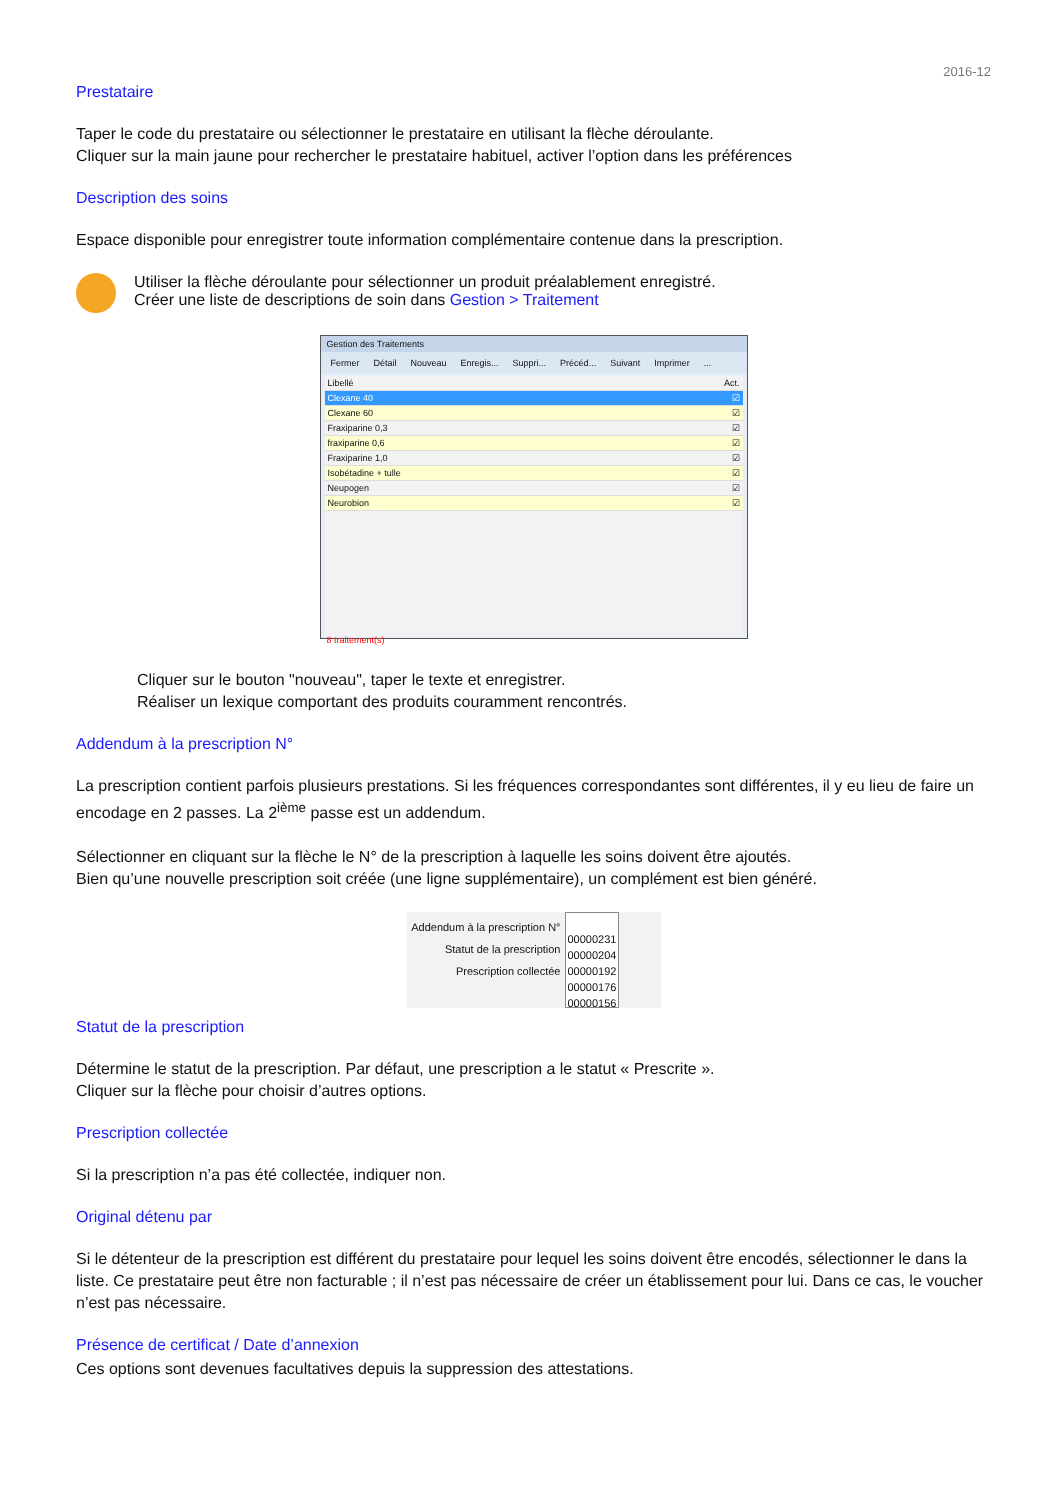2016-12
Prestataire
Taper le code du prestataire ou sélectionner le prestataire en utilisant la flèche déroulante.
Cliquer sur la main jaune pour rechercher le prestataire habituel, activer l’option dans les préférences
Description des soins
Espace disponible pour enregistrer toute information complémentaire contenue dans la prescription.
Utiliser la flèche déroulante pour sélectionner un produit préalablement enregistré.
Créer une liste de descriptions de soin dans Gestion > Traitement
Gestion des Traitements
Fermer Détail Nouveau Enregis... Suppri... Précéd... Suivant Imprimer ...
Libellé Act.
Clexane 40 ☑
Clexane 60 ☑
Fraxiparine 0,3 ☑
fraxiparine 0,6 ☑
Fraxiparine 1,0 ☑
Isobétadine + tulle ☑
Neupogen ☑
Neurobion ☑
8 traitement(s)
Cliquer sur le bouton "nouveau", taper le texte et enregistrer.
Réaliser un lexique comportant des produits couramment rencontrés.
Addendum à la prescription N°
La prescription contient parfois plusieurs prestations. Si les fréquences correspondantes sont différentes, il y eu lieu de faire un encodage en 2 passes. La 2<sup>ième</sup> passe est un addendum.
Sélectionner en cliquant sur la flèche le N° de la prescription à laquelle les soins doivent être ajoutés.
Bien qu’une nouvelle prescription soit créée (une ligne supplémentaire), un complément est bien généré.
Addendum à la prescription N°
Statut de la prescription
Prescription collectée
00000231
00000204
00000192
00000176
00000156
Statut de la prescription
Détermine le statut de la prescription. Par défaut, une prescription a le statut « Prescrite ».
Cliquer sur la flèche pour choisir d’autres options.
Prescription collectée
Si la prescription n’a pas été collectée, indiquer non.
Original détenu par
Si le détenteur de la prescription est différent du prestataire pour lequel les soins doivent être encodés, sélectionner le dans la liste. Ce prestataire peut être non facturable ; il n’est pas nécessaire de créer un établissement pour lui. Dans ce cas, le voucher n’est pas nécessaire.
Présence de certificat / Date d’annexion
Ces options sont devenues facultatives depuis la suppression des attestations.